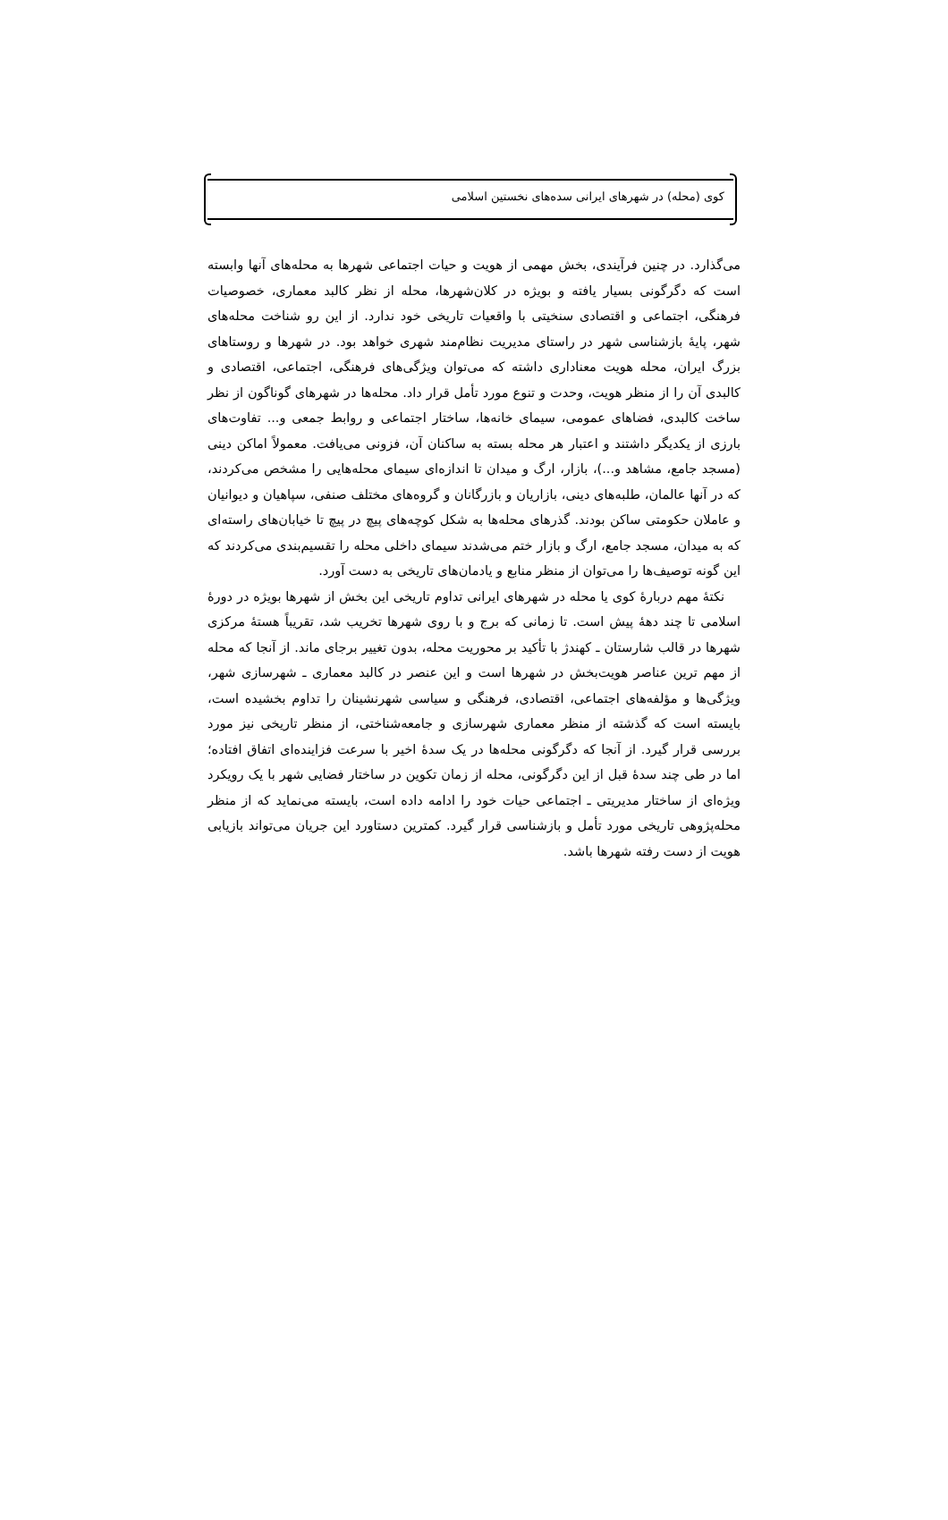کوی (محله) در شهرهای ایرانی سده‌های نخستین اسلامی
می‌گذارد. در چنین فرآیندی، بخش مهمی از هویت و حیات اجتماعی شهرها به محله‌های آنها وابسته است که دگرگونی بسیار یافته و بویژه در کلان‌شهرها، محله از نظر کالبد معماری، خصوصیات فرهنگی، اجتماعی و اقتصادی سنخیتی با واقعیات تاریخی خود ندارد. از این رو شناخت محله‌های شهر، پایهٔ بازشناسی شهر در راستای مدیریت نظام‌مند شهری خواهد بود. در شهرها و روستاهای بزرگ ایران، محله هویت معناداری داشته که می‌توان ویژگی‌های فرهنگی، اجتماعی، اقتصادی و کالبدی آن را از منظر هویت، وحدت و تنوع مورد تأمل قرار داد. محله‌ها در شهرهای گوناگون از نظر ساخت کالبدی، فضاهای عمومی، سیمای خانه‌ها، ساختار اجتماعی و روابط جمعی و... تفاوت‌های بارزی از یکدیگر داشتند و اعتبار هر محله بسته به ساکنان آن، فزونی می‌یافت. معمولاً اماکن دینی (مسجد جامع، مشاهد و...)، بازار، ارگ و میدان تا اندازه‌ای سیمای محله‌هایی را مشخص می‌کردند، که در آنها عالمان، طلبه‌های دینی، بازاریان و بازرگانان و گروه‌های مختلف صنفی، سپاهیان و دیوانیان و عاملان حکومتی ساکن بودند. گذرهای محله‌ها به شکل کوچه‌های پیچ در پیچ تا خیابان‌های راسته‌ای که به میدان، مسجد جامع، ارگ و بازار ختم می‌شدند سیمای داخلی محله را تقسیم‌بندی می‌کردند که این گونه توصیف‌ها را می‌توان از منظر منابع و یادمان‌های تاریخی به دست آورد.
نکتهٔ مهم دربارهٔ کوی یا محله در شهرهای ایرانی تداوم تاریخی این بخش از شهرها بویژه در دورهٔ اسلامی تا چند دههٔ پیش است. تا زمانی که برج و با روی شهرها تخریب شد، تقریباً هستهٔ مرکزی شهرها در قالب شارستان ـ کهندژ با تأکید بر محوریت محله، بدون تغییر برجای ماند. از آنجا که محله از مهم ترین عناصر هویت‌بخش در شهرها است و این عنصر در کالبد معماری ـ شهرسازی شهر، ویژگی‌ها و مؤلفه‌های اجتماعی، اقتصادی، فرهنگی و سیاسی شهرنشینان را تداوم بخشیده است، بایسته است که گذشته از منظر معماری شهرسازی و جامعه‌شناختی، از منظر تاریخی نیز مورد بررسی قرار گیرد. از آنجا که دگرگونی محله‌ها در یک سدهٔ اخیر با سرعت فزاینده‌ای اتفاق افتاده؛ اما در طی چند سدهٔ قبل از این دگرگونی، محله از زمان تکوین در ساختار فضایی شهر با یک رویکرد ویژه‌ای از ساختار مدیریتی ـ اجتماعی حیات خود را ادامه داده است، بایسته می‌نماید که از منظر محله‌پژوهی تاریخی مورد تأمل و بازشناسی قرار گیرد. کمترین دستاورد این جریان می‌تواند بازیابی هویت از دست رفته شهرها باشد.